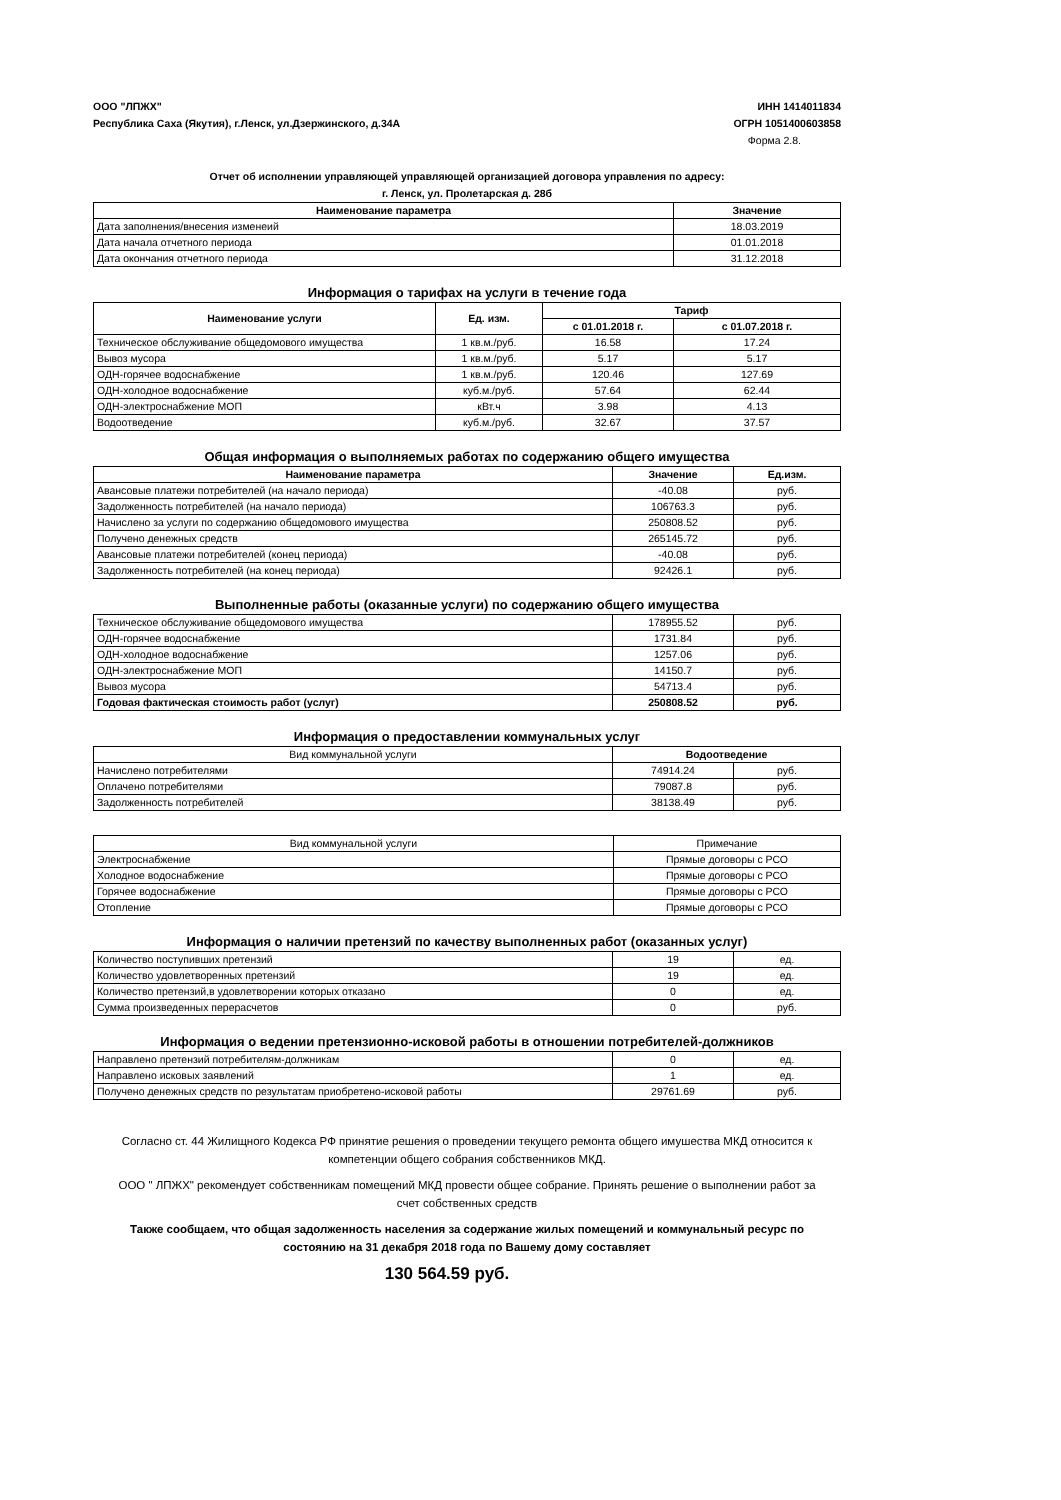ООО "ЛПЖХ"
Республика Саха (Якутия), г.Ленск, ул.Дзержинского, д.34А
ИНН 1414011834
ОГРН 1051400603858
Форма 2.8.
Отчет об исполнении управляющей управляющей организацией договора управления по адресу:
г. Ленск, ул. Пролетарская д. 28б
| Наименование параметра | Значение |
| --- | --- |
| Дата заполнения/внесения изменеий | 18.03.2019 |
| Дата начала отчетного периода | 01.01.2018 |
| Дата окончания отчетного периода | 31.12.2018 |
Информация о тарифах на услуги в течение года
| Наименование услуги | Ед. изм. | Тариф | |
| --- | --- | --- | --- |
| | | с 01.01.2018 г. | с 01.07.2018 г. |
| Техническое обслуживание общедомового имущества | 1 кв.м./руб. | 16.58 | 17.24 |
| Вывоз мусора | 1 кв.м./руб. | 5.17 | 5.17 |
| ОДН-горячее водоснабжение | 1 кв.м./руб. | 120.46 | 127.69 |
| ОДН-холодное водоснабжение | куб.м./руб. | 57.64 | 62.44 |
| ОДН-электроснабжение МОП | кВт.ч | 3.98 | 4.13 |
| Водоотведение | куб.м./руб. | 32.67 | 37.57 |
Общая информация о выполняемых работах по содержанию общего имущества
| Наименование параметра | Значение | Ед.изм. |
| --- | --- | --- |
| Авансовые платежи потребителей (на начало периода) | -40.08 | руб. |
| Задолженность потребителей (на начало периода) | 106763.3 | руб. |
| Начислено за услуги по содержанию общедомового имущества | 250808.52 | руб. |
| Получено денежных средств | 265145.72 | руб. |
| Авансовые платежи потребителей (конец периода) | -40.08 | руб. |
| Задолженность потребителей (на конец периода) | 92426.1 | руб. |
Выполненные работы (оказанные услуги) по содержанию общего имущества
| Техническое обслуживание общедомового имущества | 178955.52 | руб. |
| ОДН-горячее водоснабжение | 1731.84 | руб. |
| ОДН-холодное водоснабжение | 1257.06 | руб. |
| ОДН-электроснабжение МОП | 14150.7 | руб. |
| Вывоз мусора | 54713.4 | руб. |
| Годовая фактическая стоимость работ (услуг) | 250808.52 | руб. |
Информация о предоставлении коммунальных услуг
| Вид коммунальной услуги | Водоотведение | |
| Начислено потребителями | 74914.24 | руб. |
| Оплачено потребителями | 79087.8 | руб. |
| Задолженность потребителей | 38138.49 | руб. |
| Вид коммунальной услуги | Примечание |
| Электроснабжение | Прямые договоры с РСО |
| Холодное водоснабжение | Прямые договоры с РСО |
| Горячее водоснабжение | Прямые договоры с РСО |
| Отопление | Прямые договоры с РСО |
Информация о наличии претензий по качеству выполненных работ (оказанных услуг)
| Количество поступивших претензий | 19 | ед. |
| Количество удовлетворенных претензий | 19 | ед. |
| Количество претензий,в удовлетворении которых отказано | 0 | ед. |
| Сумма произведенных перерасчетов | 0 | руб. |
Информация о ведении претензионно-исковой работы в отношении потребителей-должников
| Направлено претензий потребителям-должникам | 0 | ед. |
| Направлено исковых заявлений | 1 | ед. |
| Получено денежных средств по результатам приобретено-исковой работы | 29761.69 | руб. |
Согласно ст. 44 Жилищного Кодекса РФ принятие решения о проведении текущего ремонта общего имушества МКД относится к компетенции общего собрания собственников МКД.
ООО " ЛПЖХ" рекомендует собственникам помещений МКД провести общее собрание. Принять решение о выполнении работ за счет собственных средств
Также сообщаем, что общая задолженность населения за содержание жилых помещений и коммунальный ресурс по состоянию на 31 декабря 2018 года по Вашему дому составляет
130 564.59 руб.